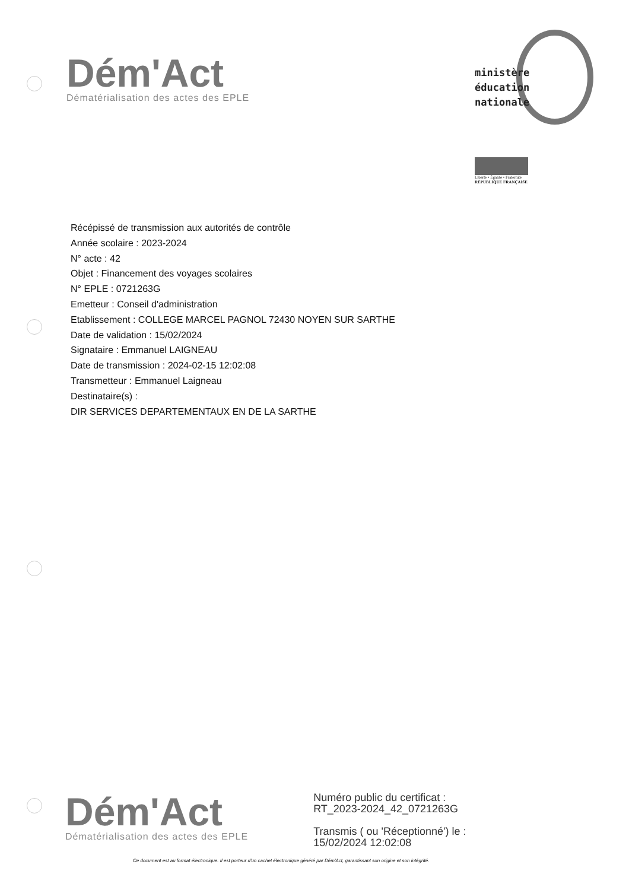Dém'Act
Dématérialisation des actes des EPLE
ministère
éducation
nationale
Liberté • Égalité • Fraternité
RÉPUBLIQUE FRANÇAISE
Récépissé de transmission aux autorités de contrôle
Année scolaire : 2023-2024
N° acte : 42
Objet : Financement des voyages scolaires
N° EPLE : 0721263G
Emetteur : Conseil d'administration
Etablissement : COLLEGE MARCEL PAGNOL 72430 NOYEN SUR SARTHE
Date de validation : 15/02/2024
Signataire : Emmanuel LAIGNEAU
Date de transmission : 2024-02-15 12:02:08
Transmetteur : Emmanuel Laigneau
Destinataire(s) :
DIR SERVICES DEPARTEMENTAUX EN DE LA SARTHE
Dém'Act
Dématérialisation des actes des EPLE
Numéro public du certificat :
RT_2023-2024_42_0721263G
Transmis ( ou 'Réceptionné') le :
15/02/2024 12:02:08
Ce document est au format électronique. Il est porteur d'un cachet électronique généré par Dém'Act, garantissant son origine et son intégrité.